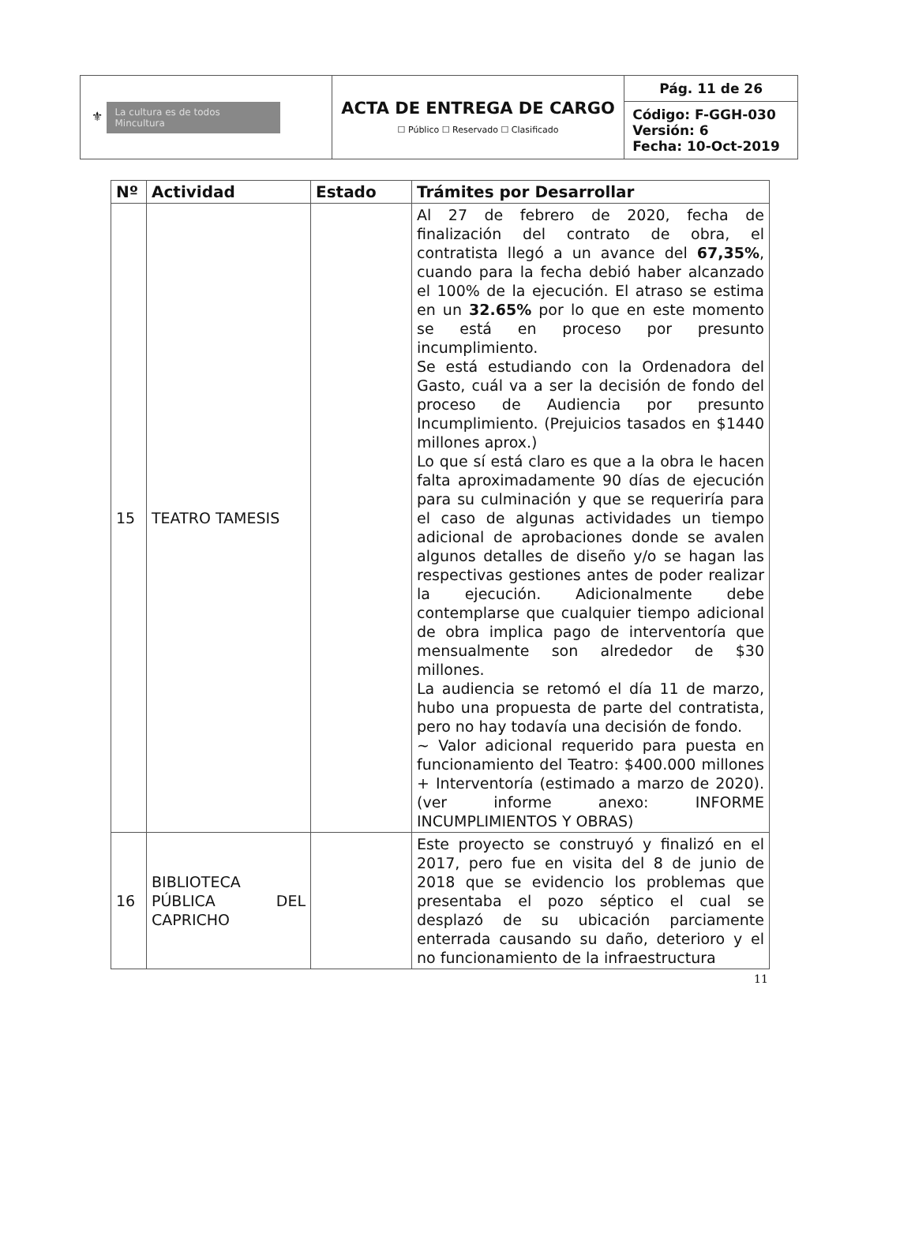| ⚜ La cultura es de todos Mincultura | ACTA DE ENTREGA DE CARGO ☐ Público ☐ Reservado ☐ Clasificado | Pág. 11 de 26 |
| | | Código: F-GGH-030 Versión: 6 Fecha: 10-Oct-2019 |
| Nº | Actividad | Estado | Trámites por Desarrollar |
| --- | --- | --- | --- |
| 15 | TEATRO TAMESIS | | Al 27 de febrero de 2020, fecha de finalización del contrato de obra, el contratista llegó a un avance del 67,35% , cuando para la fecha debió haber alcanzado el 100% de la ejecución. El atraso se estima en un 32.65% por lo que en este momento se está en proceso por presunto incumplimiento. Se está estudiando con la Ordenadora del Gasto, cuál va a ser la decisión de fondo del proceso de Audiencia por presunto Incumplimiento. (Prejuicios tasados en $1440 millones aprox.) Lo que sí está claro es que a la obra le hacen falta aproximadamente 90 días de ejecución para su culminación y que se requeriría para el caso de algunas actividades un tiempo adicional de aprobaciones donde se avalen algunos detalles de diseño y/o se hagan las respectivas gestiones antes de poder realizar la ejecución. Adicionalmente debe contemplarse que cualquier tiempo adicional de obra implica pago de interventoría que mensualmente son alrededor de $30 millones. La audiencia se retomó el día 11 de marzo, hubo una propuesta de parte del contratista, pero no hay todavía una decisión de fondo. ~ Valor adicional requerido para puesta en funcionamiento del Teatro: $400.000 millones + Interventoría (estimado a marzo de 2020). (ver informe anexo: INFORME INCUMPLIMIENTOS Y OBRAS) |
| 16 | BIBLIOTECA PÚBLICA DEL CAPRICHO | | Este proyecto se construyó y finalizó en el 2017, pero fue en visita del 8 de junio de 2018 que se evidencio los problemas que presentaba el pozo séptico el cual se desplazó de su ubicación parciamente enterrada causando su daño, deterioro y el no funcionamiento de la infraestructura |
11